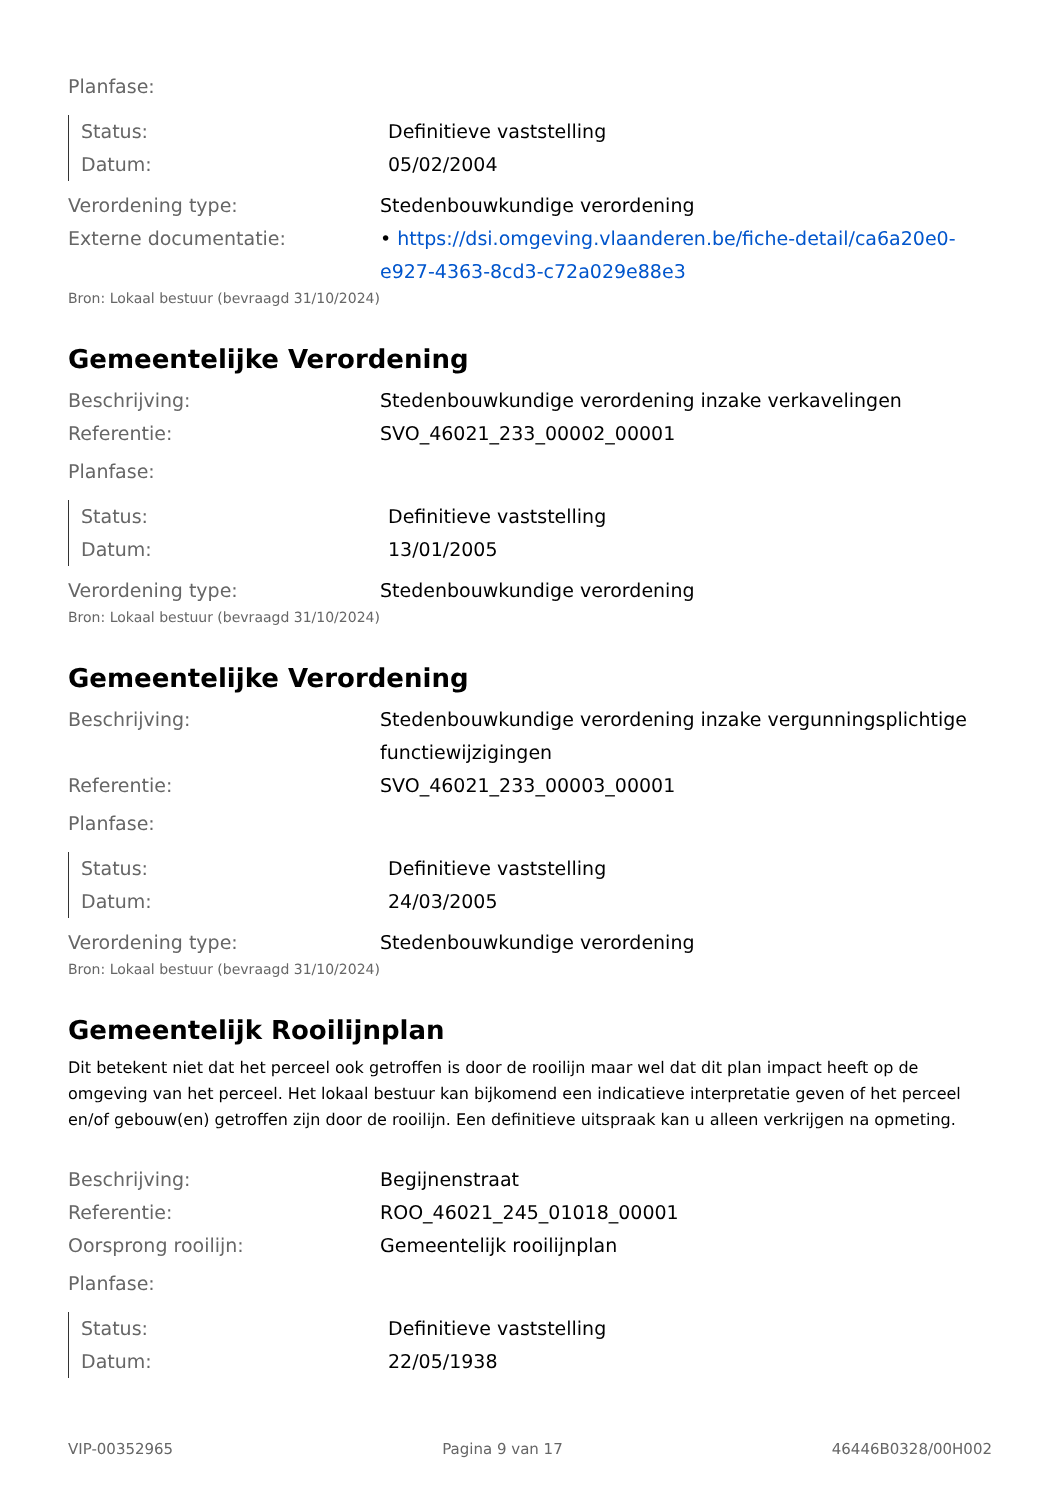Planfase:
Status: Definitieve vaststelling
Datum: 05/02/2004
Verordening type: Stedenbouwkundige verordening
Externe documentatie: • https://dsi.omgeving.vlaanderen.be/fiche-detail/ca6a20e0-e927-4363-8cd3-c72a029e88e3
Bron: Lokaal bestuur (bevraagd 31/10/2024)
Gemeentelijke Verordening
Beschrijving: Stedenbouwkundige verordening inzake verkavelingen
Referentie: SVO_46021_233_00002_00001
Planfase:
Status: Definitieve vaststelling
Datum: 13/01/2005
Verordening type: Stedenbouwkundige verordening
Bron: Lokaal bestuur (bevraagd 31/10/2024)
Gemeentelijke Verordening
Beschrijving: Stedenbouwkundige verordening inzake vergunningsplichtige functiewijzigingen
Referentie: SVO_46021_233_00003_00001
Planfase:
Status: Definitieve vaststelling
Datum: 24/03/2005
Verordening type: Stedenbouwkundige verordening
Bron: Lokaal bestuur (bevraagd 31/10/2024)
Gemeentelijk Rooilijnplan
Dit betekent niet dat het perceel ook getroffen is door de rooilijn maar wel dat dit plan impact heeft op de omgeving van het perceel. Het lokaal bestuur kan bijkomend een indicatieve interpretatie geven of het perceel en/of gebouw(en) getroffen zijn door de rooilijn. Een definitieve uitspraak kan u alleen verkrijgen na opmeting.
Beschrijving: Begijnenstraat
Referentie: ROO_46021_245_01018_00001
Oorsprong rooilijn: Gemeentelijk rooilijnplan
Planfase:
Status: Definitieve vaststelling
Datum: 22/05/1938
VIP-00352965 Pagina 9 van 17 46446B0328/00H002